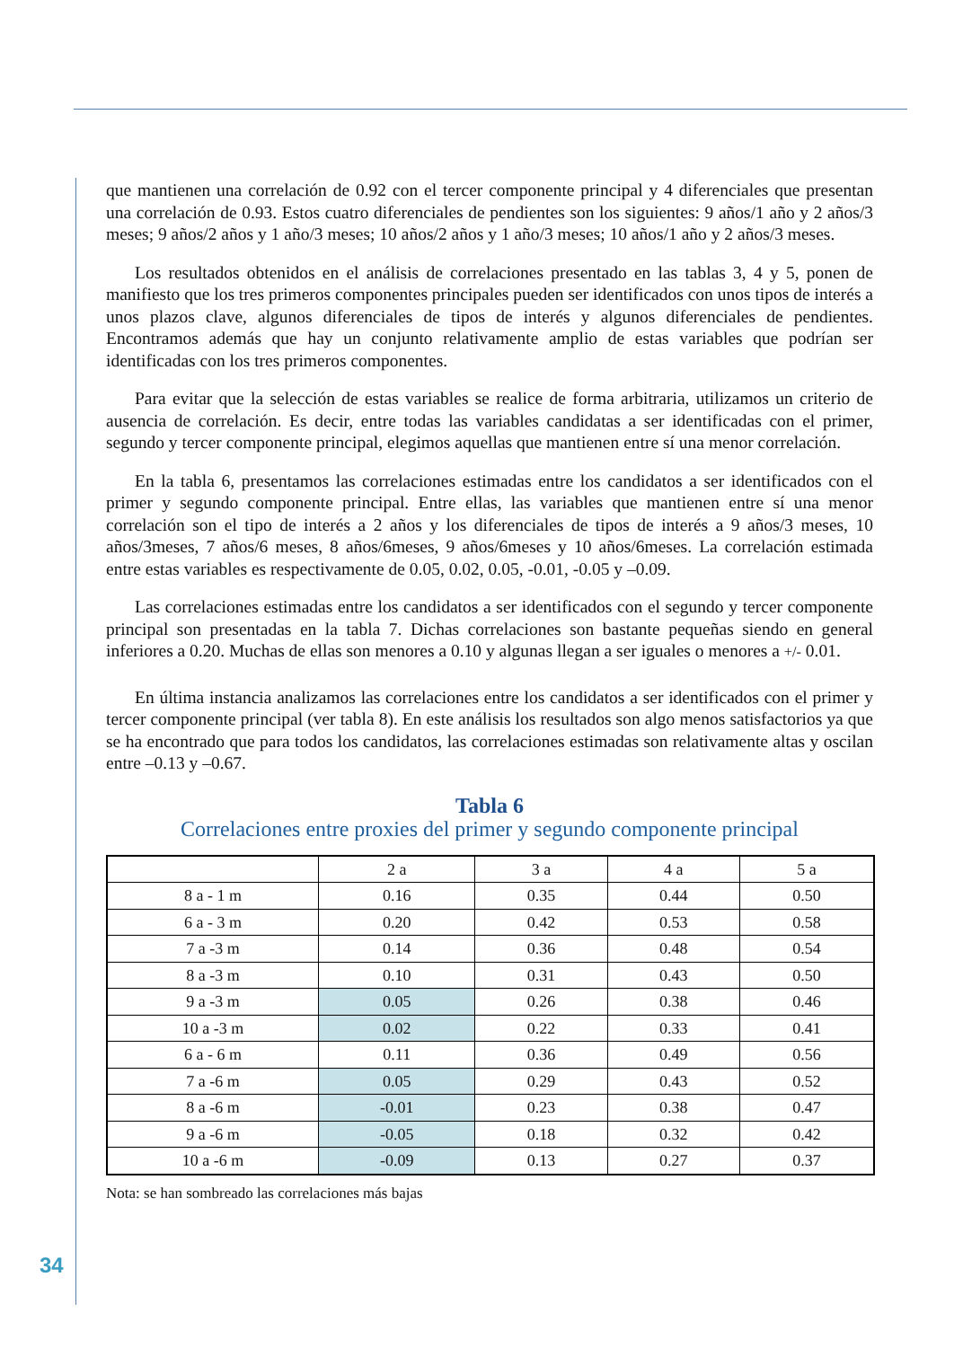que mantienen una correlación de 0.92 con el tercer componente principal y 4 diferenciales que presentan una correlación de 0.93. Estos cuatro diferenciales de pendientes son los siguientes: 9 años/1 año y 2 años/3 meses; 9 años/2 años y 1 año/3 meses; 10 años/2 años y 1 año/3 meses; 10 años/1 año y 2 años/3 meses.
Los resultados obtenidos en el análisis de correlaciones presentado en las tablas 3, 4 y 5, ponen de manifiesto que los tres primeros componentes principales pueden ser identificados con unos tipos de interés a unos plazos clave, algunos diferenciales de tipos de interés y algunos diferenciales de pendientes. Encontramos además que hay un conjunto relativamente amplio de estas variables que podrían ser identificadas con los tres primeros componentes.
Para evitar que la selección de estas variables se realice de forma arbitraria, utilizamos un criterio de ausencia de correlación. Es decir, entre todas las variables candidatas a ser identificadas con el primer, segundo y tercer componente principal, elegimos aquellas que mantienen entre sí una menor correlación.
En la tabla 6, presentamos las correlaciones estimadas entre los candidatos a ser identificados con el primer y segundo componente principal. Entre ellas, las variables que mantienen entre sí una menor correlación son el tipo de interés a 2 años y los diferenciales de tipos de interés a 9 años/3 meses, 10 años/3meses, 7 años/6 meses, 8 años/6meses, 9 años/6meses y 10 años/6meses. La correlación estimada entre estas variables es respectivamente de 0.05, 0.02, 0.05, -0.01, -0.05 y –0.09.
Las correlaciones estimadas entre los candidatos a ser identificados con el segundo y tercer componente principal son presentadas en la tabla 7. Dichas correlaciones son bastante pequeñas siendo en general inferiores a 0.20. Muchas de ellas son menores a 0.10 y algunas llegan a ser iguales o menores a +/- 0.01.
En última instancia analizamos las correlaciones entre los candidatos a ser identificados con el primer y tercer componente principal (ver tabla 8). En este análisis los resultados son algo menos satisfactorios ya que se ha encontrado que para todos los candidatos, las correlaciones estimadas son relativamente altas y oscilan entre –0.13 y –0.67.
Tabla 6
Correlaciones entre proxies del primer y segundo componente principal
| | 2 a | 3 a | 4 a | 5 a |
| --- | --- | --- | --- | --- |
| 8 a - 1 m | 0.16 | 0.35 | 0.44 | 0.50 |
| 6 a - 3 m | 0.20 | 0.42 | 0.53 | 0.58 |
| 7 a -3 m | 0.14 | 0.36 | 0.48 | 0.54 |
| 8 a -3 m | 0.10 | 0.31 | 0.43 | 0.50 |
| 9 a -3 m | 0.05 | 0.26 | 0.38 | 0.46 |
| 10 a -3 m | 0.02 | 0.22 | 0.33 | 0.41 |
| 6 a - 6 m | 0.11 | 0.36 | 0.49 | 0.56 |
| 7 a -6 m | 0.05 | 0.29 | 0.43 | 0.52 |
| 8 a -6 m | -0.01 | 0.23 | 0.38 | 0.47 |
| 9 a -6 m | -0.05 | 0.18 | 0.32 | 0.42 |
| 10 a -6 m | -0.09 | 0.13 | 0.27 | 0.37 |
Nota: se han sombreado las correlaciones más bajas
34